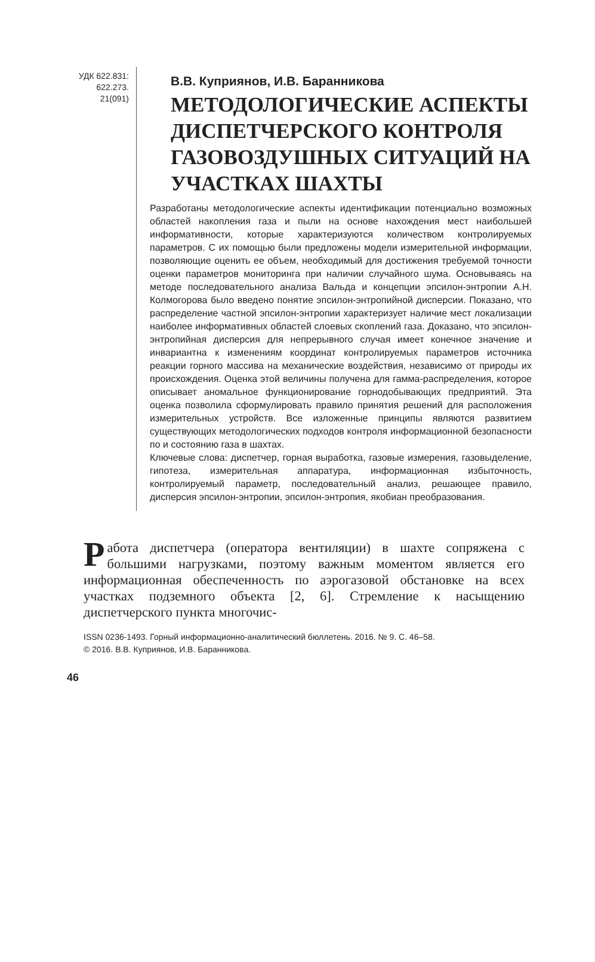УДК 622.831:
622.273.
21(091)
В.В. Куприянов, И.В. Баранникова
МЕТОДОЛОГИЧЕСКИЕ АСПЕКТЫ ДИСПЕТЧЕРСКОГО КОНТРОЛЯ ГАЗОВОЗДУШНЫХ СИТУАЦИЙ НА УЧАСТКАХ ШАХТЫ
Разработаны методологические аспекты идентификации потенциально возможных областей накопления газа и пыли на основе нахождения мест наибольшей информативности, которые характеризуются количеством контролируемых параметров. С их помощью были предложены модели измерительной информации, позволяющие оценить ее объем, необходимый для достижения требуемой точности оценки параметров мониторинга при наличии случайного шума. Основываясь на методе последовательного анализа Вальда и концепции эпсилон-энтропии А.Н. Колмогорова было введено понятие эпсилон-энтропийной дисперсии. Показано, что распределение частной эпсилон-энтропии характеризует наличие мест локализации наиболее информативных областей слоевых скоплений газа. Доказано, что эпсилон-энтропийная дисперсия для непрерывного случая имеет конечное значение и инвариантна к изменениям координат контролируемых параметров источника реакции горного массива на механические воздействия, независимо от природы их происхождения. Оценка этой величины получена для гамма-распределения, которое описывает аномальное функционирование горнодобывающих предприятий. Эта оценка позволила сформулировать правило принятия решений для расположения измерительных устройств. Все изложенные принципы являются развитием существующих методологических подходов контроля информационной безопасности по и состоянию газа в шахтах.
Ключевые слова: диспетчер, горная выработка, газовые измерения, газовыделение, гипотеза, измерительная аппаратура, информационная избыточность, контролируемый параметр, последовательный анализ, решающее правило, дисперсия эпсилон-энтропии, эпсилон-энтропия, якобиан преобразования.
Работа диспетчера (оператора вентиляции) в шахте сопряжена с большими нагрузками, поэтому важным моментом является его информационная обеспеченность по аэрогазовой обстановке на всех участках подземного объекта [2, 6]. Стремление к насыщению диспетчерского пункта многочис-
ISSN 0236-1493. Горный информационно-аналитический бюллетень. 2016. № 9. С. 46–58.
© 2016. В.В. Куприянов, И.В. Баранникова.
46